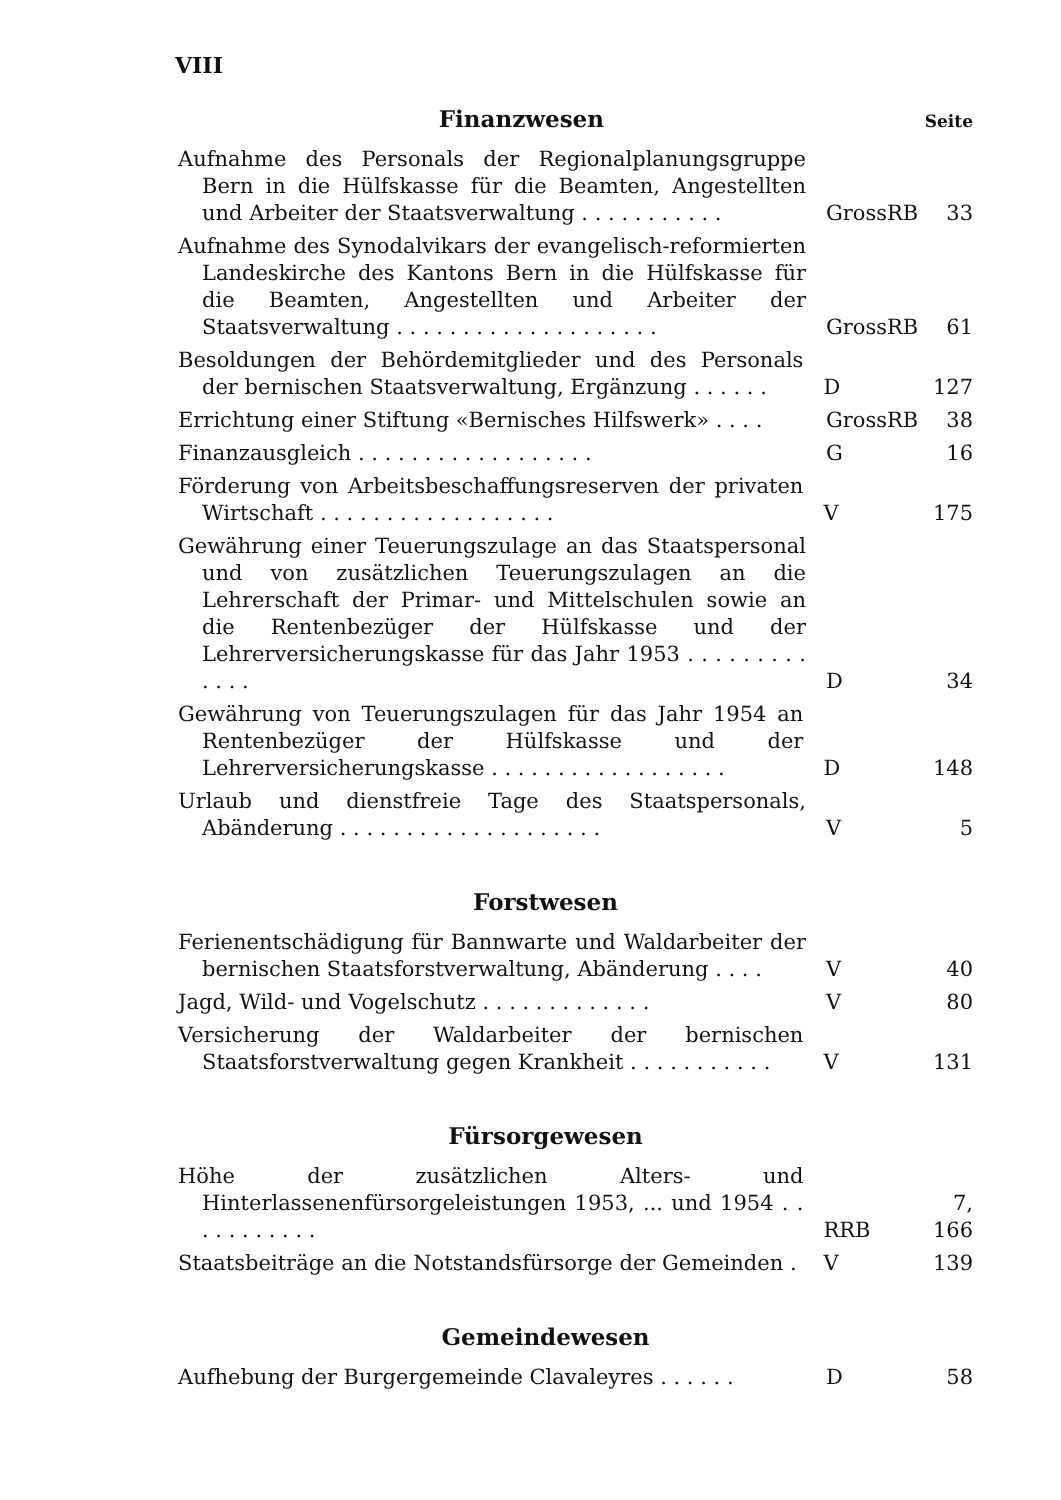VIII
Finanzwesen
Seite
Aufnahme des Personals der Regionalplanungsgruppe Bern in die Hülfskasse für die Beamten, Angestellten und Arbeiter der Staatsverwaltung . . . . . . . . . . .
GrossRB
33
Aufnahme des Synodalvikars der evangelisch-reformierten Landeskirche des Kantons Bern in die Hülfskasse für die Beamten, Angestellten und Arbeiter der Staatsverwaltung . . . . . . . . . . . . . . . . . . . .
GrossRB
61
Besoldungen der Behördemitglieder und des Personals der bernischen Staatsverwaltung, Ergänzung . . . . . .
D
127
Errichtung einer Stiftung «Bernisches Hilfswerk» . . . .
GrossRB
38
Finanzausgleich . . . . . . . . . . . . . . . . . .
G
16
Förderung von Arbeitsbeschaffungsreserven der privaten Wirtschaft . . . . . . . . . . . . . . . . . .
V
175
Gewährung einer Teuerungszulage an das Staatspersonal und von zusätzlichen Teuerungszulagen an die Lehrerschaft der Primar- und Mittelschulen sowie an die Rentenbezüger der Hülfskasse und der Lehrerversicherungskasse für das Jahr 1953 . . . . . . . . . . . . .
D
34
Gewährung von Teuerungszulagen für das Jahr 1954 an Rentenbezüger der Hülfskasse und der Lehrerversicherungskasse . . . . . . . . . . . . . . . . . .
D
148
Urlaub und dienstfreie Tage des Staatspersonals, Abänderung . . . . . . . . . . . . . . . . . . . .
V
5
Forstwesen
Ferienentschädigung für Bannwarte und Waldarbeiter der bernischen Staatsforstverwaltung, Abänderung . . . .
V
40
Jagd, Wild- und Vogelschutz . . . . . . . . . . . . .
V
80
Versicherung der Waldarbeiter der bernischen Staatsforstverwaltung gegen Krankheit . . . . . . . . . . .
V
131
Fürsorgewesen
Höhe der zusätzlichen Alters- und Hinterlassenenfürsorgeleistungen 1953, ... und 1954 . . . . . . . . . . .
RRB
7, 166
Staatsbeiträge an die Notstandsfürsorge der Gemeinden .
V
139
Gemeindewesen
Aufhebung der Burgergemeinde Clavaleyres . . . . . .
D
58